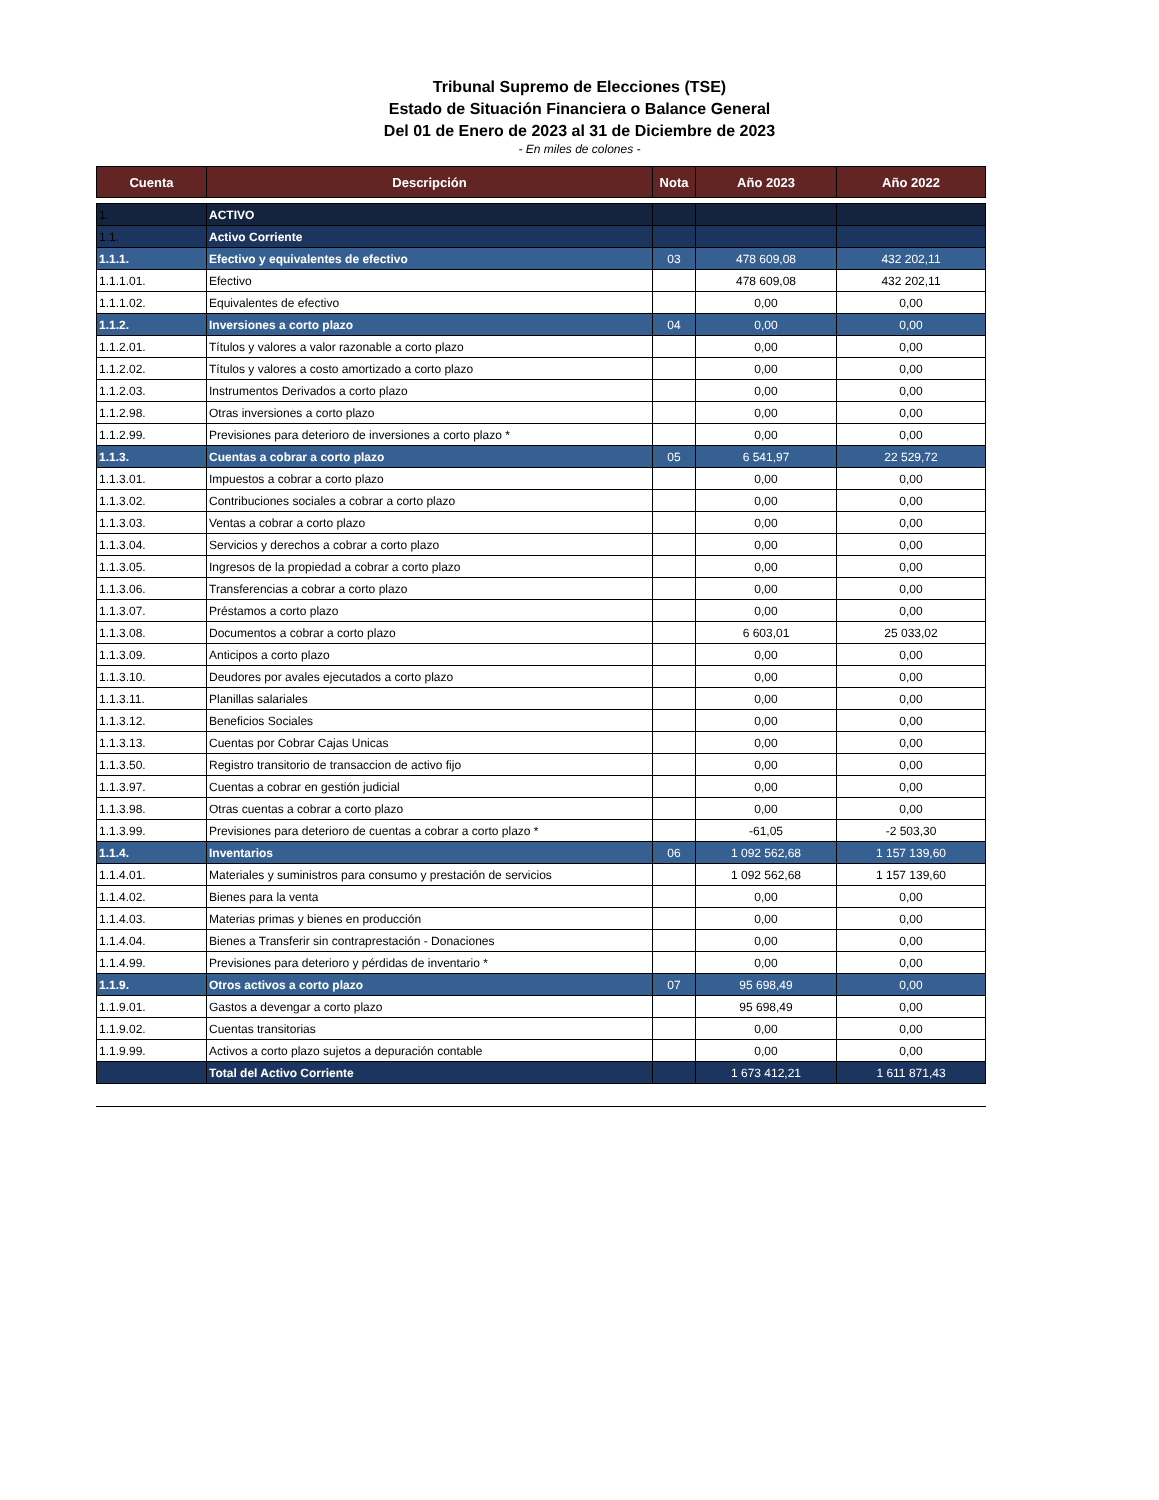Tribunal Supremo de Elecciones (TSE)
Estado de Situación Financiera o Balance General
Del 01 de Enero de 2023 al 31 de Diciembre de 2023
- En miles de colones -
| Cuenta | Descripción | Nota | Año 2023 | Año 2022 |
| --- | --- | --- | --- | --- |
| 1. | ACTIVO | | | |
| 1.1. | Activo Corriente | | | |
| 1.1.1. | Efectivo y equivalentes de efectivo | 03 | 478 609,08 | 432 202,11 |
| 1.1.1.01. | Efectivo | | 478 609,08 | 432 202,11 |
| 1.1.1.02. | Equivalentes de efectivo | | 0,00 | 0,00 |
| 1.1.2. | Inversiones a corto plazo | 04 | 0,00 | 0,00 |
| 1.1.2.01. | Títulos y valores a valor razonable a corto plazo | | 0,00 | 0,00 |
| 1.1.2.02. | Títulos y valores a costo amortizado a corto plazo | | 0,00 | 0,00 |
| 1.1.2.03. | Instrumentos Derivados a corto plazo | | 0,00 | 0,00 |
| 1.1.2.98. | Otras inversiones a corto plazo | | 0,00 | 0,00 |
| 1.1.2.99. | Previsiones para deterioro de inversiones a corto plazo * | | 0,00 | 0,00 |
| 1.1.3. | Cuentas a cobrar a corto plazo | 05 | 6 541,97 | 22 529,72 |
| 1.1.3.01. | Impuestos a cobrar a corto plazo | | 0,00 | 0,00 |
| 1.1.3.02. | Contribuciones sociales a cobrar a corto plazo | | 0,00 | 0,00 |
| 1.1.3.03. | Ventas a cobrar a corto plazo | | 0,00 | 0,00 |
| 1.1.3.04. | Servicios y derechos a cobrar a corto plazo | | 0,00 | 0,00 |
| 1.1.3.05. | Ingresos de la propiedad a cobrar a corto plazo | | 0,00 | 0,00 |
| 1.1.3.06. | Transferencias a cobrar a corto plazo | | 0,00 | 0,00 |
| 1.1.3.07. | Préstamos a corto plazo | | 0,00 | 0,00 |
| 1.1.3.08. | Documentos a cobrar a corto plazo | | 6 603,01 | 25 033,02 |
| 1.1.3.09. | Anticipos a corto plazo | | 0,00 | 0,00 |
| 1.1.3.10. | Deudores por avales ejecutados a corto plazo | | 0,00 | 0,00 |
| 1.1.3.11. | Planillas salariales | | 0,00 | 0,00 |
| 1.1.3.12. | Beneficios Sociales | | 0,00 | 0,00 |
| 1.1.3.13. | Cuentas por Cobrar Cajas Unicas | | 0,00 | 0,00 |
| 1.1.3.50. | Registro transitorio de transaccion de activo fijo | | 0,00 | 0,00 |
| 1.1.3.97. | Cuentas a cobrar en gestión judicial | | 0,00 | 0,00 |
| 1.1.3.98. | Otras cuentas a cobrar a corto plazo | | 0,00 | 0,00 |
| 1.1.3.99. | Previsiones para deterioro de cuentas a cobrar a corto plazo * | | -61,05 | -2 503,30 |
| 1.1.4. | Inventarios | 06 | 1 092 562,68 | 1 157 139,60 |
| 1.1.4.01. | Materiales y suministros para consumo y prestación de servicios | | 1 092 562,68 | 1 157 139,60 |
| 1.1.4.02. | Bienes para la venta | | 0,00 | 0,00 |
| 1.1.4.03. | Materias primas y bienes en producción | | 0,00 | 0,00 |
| 1.1.4.04. | Bienes a Transferir sin contraprestación - Donaciones | | 0,00 | 0,00 |
| 1.1.4.99. | Previsiones para deterioro y pérdidas de inventario * | | 0,00 | 0,00 |
| 1.1.9. | Otros activos a corto plazo | 07 | 95 698,49 | 0,00 |
| 1.1.9.01. | Gastos a devengar a corto plazo | | 95 698,49 | 0,00 |
| 1.1.9.02. | Cuentas transitorias | | 0,00 | 0,00 |
| 1.1.9.99. | Activos a corto plazo sujetos a depuración contable | | 0,00 | 0,00 |
| | Total del Activo Corriente | | 1 673 412,21 | 1 611 871,43 |